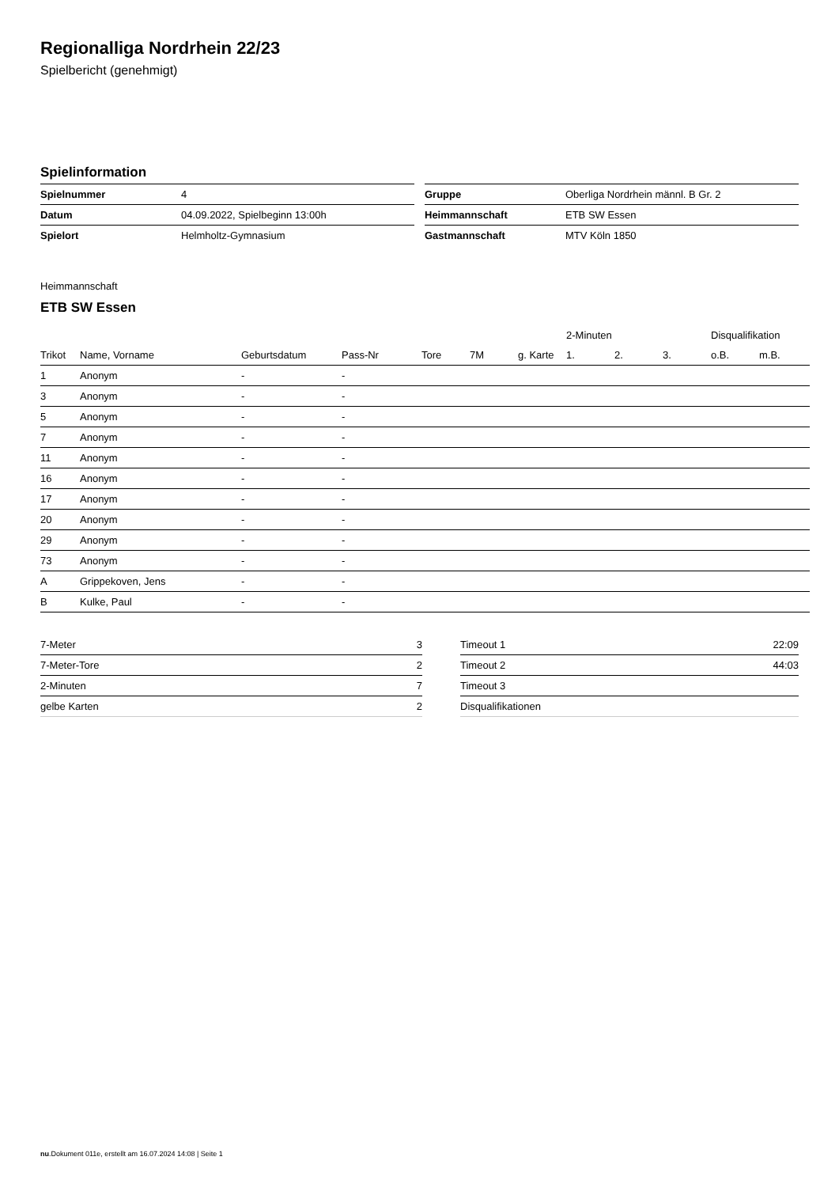Regionalliga Nordrhein 22/23
Spielbericht (genehmigt)
Spielinformation
| Spielnummer | 4 |
| Datum | 04.09.2022, Spielbeginn 13:00h |
| Spielort | Helmholtz-Gymnasium |
| Gruppe | Oberliga Nordrhein männl. B Gr. 2 |
| Heimmannschaft | ETB SW Essen |
| Gastmannschaft | MTV Köln 1850 |
Heimmannschaft
ETB SW Essen
| | | | | | | | 2-Minuten | | | Disqualifikation | |
| --- | --- | --- | --- | --- | --- | --- | --- | --- | --- | --- | --- |
| Trikot | Name, Vorname | Geburtsdatum | Pass-Nr | Tore | 7M | g. Karte | 1. | 2. | 3. | o.B. | m.B. |
| 1 | Anonym | - | - | | | | | | | | |
| 3 | Anonym | - | - | | | | | | | | |
| 5 | Anonym | - | - | | | | | | | | |
| 7 | Anonym | - | - | | | | | | | | |
| 11 | Anonym | - | - | | | | | | | | |
| 16 | Anonym | - | - | | | | | | | | |
| 17 | Anonym | - | - | | | | | | | | |
| 20 | Anonym | - | - | | | | | | | | |
| 29 | Anonym | - | - | | | | | | | | |
| 73 | Anonym | - | - | | | | | | | | |
| A | Grippekoven, Jens | - | - | | | | | | | | |
| B | Kulke, Paul | - | - | | | | | | | | |
| 7-Meter | 3 |
| 7-Meter-Tore | 2 |
| 2-Minuten | 7 |
| gelbe Karten | 2 |
| Timeout 1 | 22:09 |
| Timeout 2 | 44:03 |
| Timeout 3 | |
| Disqualifikationen | |
nu.Dokument 011e, erstellt am 16.07.2024 14:08 | Seite 1